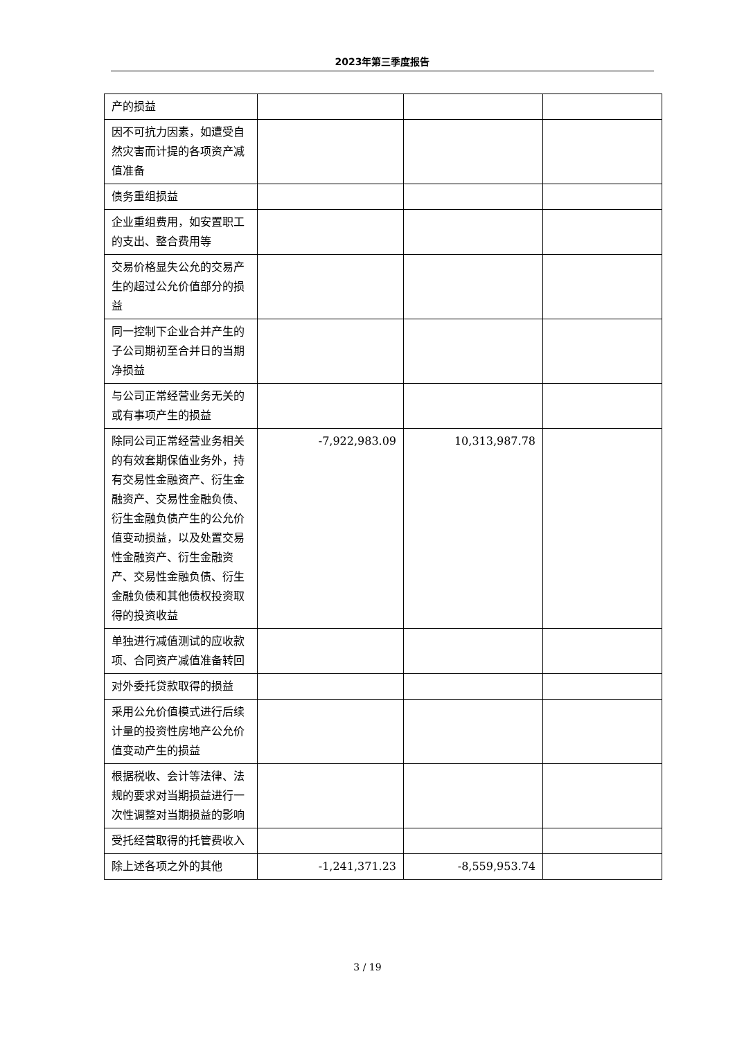2023年第三季度报告
| 产的损益 | | | |
| 因不可抗力因素，如遭受自然灾害而计提的各项资产减值准备 | | | |
| 债务重组损益 | | | |
| 企业重组费用，如安置职工的支出、整合费用等 | | | |
| 交易价格显失公允的交易产生的超过公允价值部分的损益 | | | |
| 同一控制下企业合并产生的子公司期初至合并日的当期净损益 | | | |
| 与公司正常经营业务无关的或有事项产生的损益 | | | |
| 除同公司正常经营业务相关的有效套期保值业务外，持有交易性金融资产、衍生金融资产、交易性金融负债、衍生金融负债产生的公允价值变动损益，以及处置交易性金融资产、衍生金融资产、交易性金融负债、衍生金融负债和其他债权投资取得的投资收益 | -7,922,983.09 | 10,313,987.78 | |
| 单独进行减值测试的应收款项、合同资产减值准备转回 | | | |
| 对外委托贷款取得的损益 | | | |
| 采用公允价值模式进行后续计量的投资性房地产公允价值变动产生的损益 | | | |
| 根据税收、会计等法律、法规的要求对当期损益进行一次性调整对当期损益的影响 | | | |
| 受托经营取得的托管费收入 | | | |
| 除上述各项之外的其他 | -1,241,371.23 | -8,559,953.74 | |
3 / 19